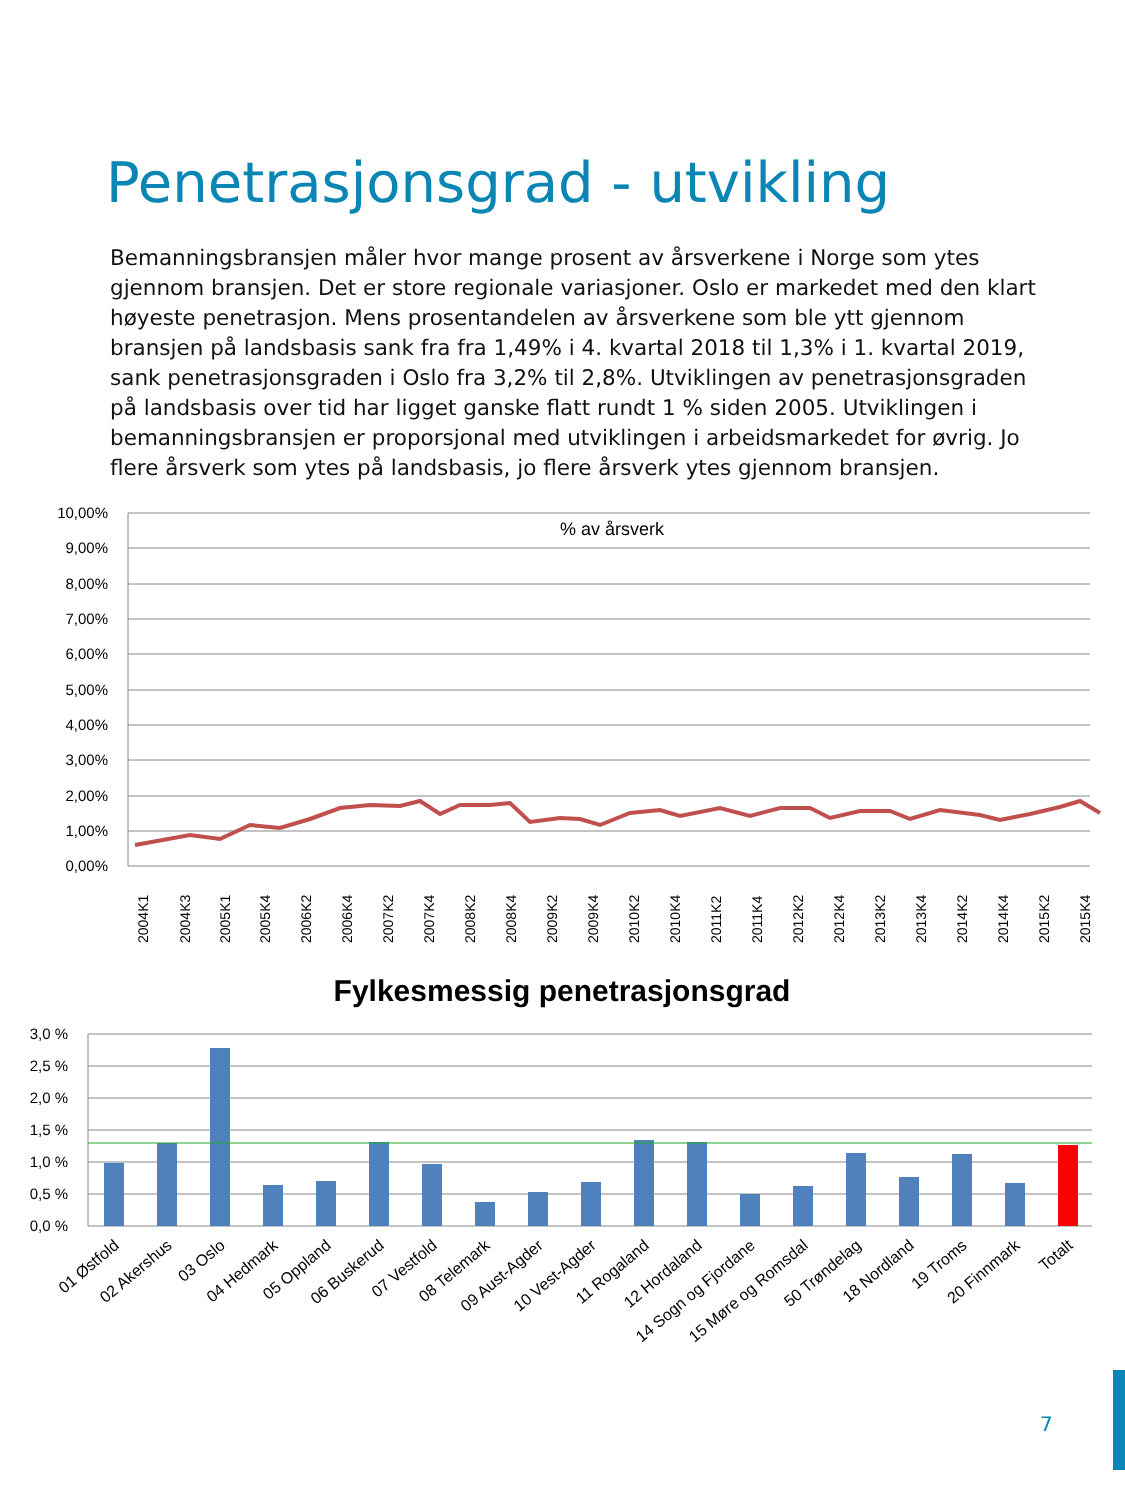Penetrasjonsgrad - utvikling
Bemanningsbransjen måler hvor mange prosent av årsverkene i Norge som ytes gjennom bransjen. Det er store regionale variasjoner. Oslo er markedet med den klart høyeste penetrasjon. Mens prosentandelen av årsverkene som ble ytt gjennom bransjen på landsbasis sank fra fra 1,49% i 4. kvartal 2018 til 1,3% i 1. kvartal 2019, sank penetrasjonsgraden i Oslo fra 3,2% til 2,8%. Utviklingen av penetrasjonsgraden på landsbasis over tid har ligget ganske flatt rundt 1 % siden 2005. Utviklingen i bemanningsbransjen er proporsjonal med utviklingen i arbeidsmarkedet for øvrig. Jo flere årsverk som ytes på landsbasis, jo flere årsverk ytes gjennom bransjen.
10,00%
9,00%
8,00%
7,00%
6,00%
5,00%
4,00%
3,00%
2,00%
1,00%
0,00%
% av årsverk
2004K1
2004K3
2005K1
2005K4
2006K2
2006K4
2007K2
2007K4
2008K2
2008K4
2009K2
2009K4
2010K2
2010K4
2011K2
2011K4
2012K2
2012K4
2013K2
2013K4
2014K2
2014K4
2015K2
2015K4
Fylkesmessig penetrasjonsgrad
3,0 %
2,5 %
2,0 %
1,5 %
1,0 %
0,5 %
0,0 %
01 Østfold
02 Akershus
03 Oslo
04 Hedmark
05 Oppland
06 Buskerud
07 Vestfold
08 Telemark
09 Aust-Agder
10 Vest-Agder
11 Rogaland
12 Hordaland
14 Sogn og Fjordane
15 Møre og Romsdal
50 Trøndelag
18 Nordland
19 Troms
20 Finnmark
Totalt
7